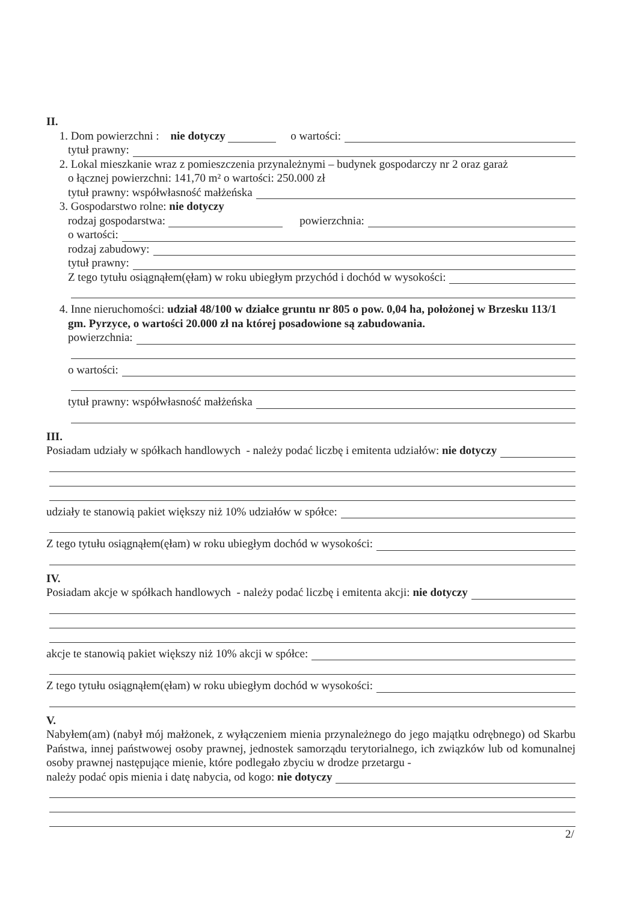II.
1. Dom powierzchni : nie dotyczy o wartości:
tytuł prawny:
2. Lokal mieszkanie wraz z pomieszczenia przynależnymi – budynek gospodarczy nr 2 oraz garaż
o łącznej powierzchni: 141,70 m² o wartości: 250.000 zł
tytuł prawny: współwłasność małżeńska
3. Gospodarstwo rolne: nie dotyczy
rodzaj gospodarstwa: powierzchnia:
o wartości:
rodzaj zabudowy:
tytuł prawny:
Z tego tytułu osiągnąłem(ęłam) w roku ubiegłym przychód i dochód w wysokości:
4. Inne nieruchomości: udział 48/100 w działce gruntu nr 805 o pow. 0,04 ha, położonej w Brzesku 113/1 gm. Pyrzyce, o wartości 20.000 zł na której posadowione są zabudowania.
powierzchnia:
o wartości:
tytuł prawny: współwłasność małżeńska
III.
Posiadam udziały w spółkach handlowych - należy podać liczbę i emitenta udziałów: nie dotyczy
udziały te stanowią pakiet większy niż 10% udziałów w spółce:
Z tego tytułu osiągnąłem(ęłam) w roku ubiegłym dochód w wysokości:
IV.
Posiadam akcje w spółkach handlowych - należy podać liczbę i emitenta akcji: nie dotyczy
akcje te stanowią pakiet większy niż 10% akcji w spółce:
Z tego tytułu osiągnąłem(ęłam) w roku ubiegłym dochód w wysokości:
V.
Nabyłem(am) (nabył mój małżonek, z wyłączeniem mienia przynależnego do jego majątku odrębnego) od Skarbu Państwa, innej państwowej osoby prawnej, jednostek samorządu terytorialnego, ich związków lub od komunalnej osoby prawnej następujące mienie, które podlegało zbyciu w drodze przetargu -
należy podać opis mienia i datę nabycia, od kogo: nie dotyczy
2/